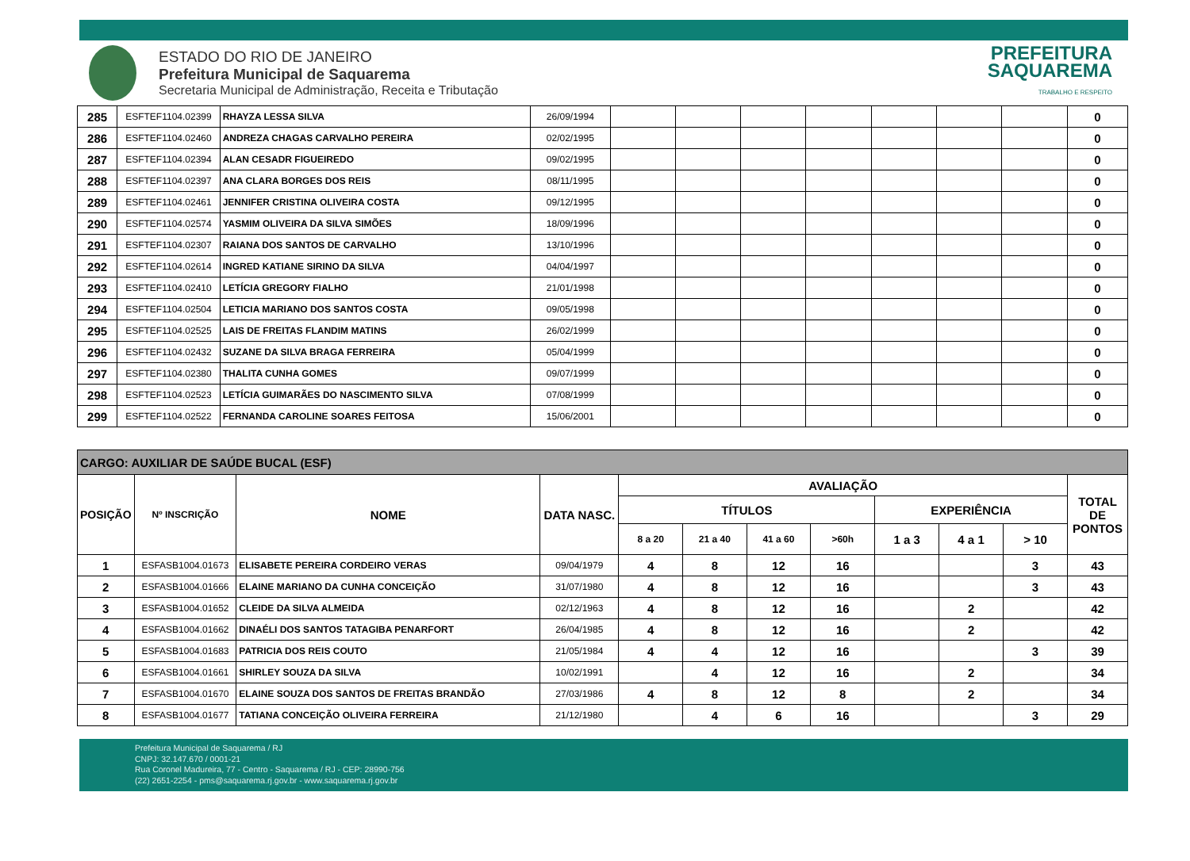ESTADO DO RIO DE JANEIRO
Prefeitura Municipal de Saquarema
Secretaria Municipal de Administração, Receita e Tributação
PREFEITURA
SAQUAREMA
TRABALHO E RESPEITO
| 285 | ESFTEF1104.02399 | RHAYZA LESSA SILVA | 26/09/1994 | | | | | | | | 0 |
| 286 | ESFTEF1104.02460 | ANDREZA CHAGAS CARVALHO PEREIRA | 02/02/1995 | | | | | | | | 0 |
| 287 | ESFTEF1104.02394 | ALAN CESADR FIGUEIREDO | 09/02/1995 | | | | | | | | 0 |
| 288 | ESFTEF1104.02397 | ANA CLARA BORGES DOS REIS | 08/11/1995 | | | | | | | | 0 |
| 289 | ESFTEF1104.02461 | JENNIFER CRISTINA OLIVEIRA COSTA | 09/12/1995 | | | | | | | | 0 |
| 290 | ESFTEF1104.02574 | YASMIM OLIVEIRA DA SILVA SIMÕES | 18/09/1996 | | | | | | | | 0 |
| 291 | ESFTEF1104.02307 | RAIANA DOS SANTOS DE CARVALHO | 13/10/1996 | | | | | | | | 0 |
| 292 | ESFTEF1104.02614 | INGRED KATIANE SIRINO DA SILVA | 04/04/1997 | | | | | | | | 0 |
| 293 | ESFTEF1104.02410 | LETÍCIA GREGORY FIALHO | 21/01/1998 | | | | | | | | 0 |
| 294 | ESFTEF1104.02504 | LETICIA MARIANO DOS SANTOS COSTA | 09/05/1998 | | | | | | | | 0 |
| 295 | ESFTEF1104.02525 | LAIS DE FREITAS FLANDIM MATINS | 26/02/1999 | | | | | | | | 0 |
| 296 | ESFTEF1104.02432 | SUZANE DA SILVA BRAGA FERREIRA | 05/04/1999 | | | | | | | | 0 |
| 297 | ESFTEF1104.02380 | THALITA CUNHA GOMES | 09/07/1999 | | | | | | | | 0 |
| 298 | ESFTEF1104.02523 | LETÍCIA GUIMARÃES DO NASCIMENTO SILVA | 07/08/1999 | | | | | | | | 0 |
| 299 | ESFTEF1104.02522 | FERNANDA CAROLINE SOARES FEITOSA | 15/06/2001 | | | | | | | | 0 |
| CARGO: AUXILIAR DE SAÚDE BUCAL (ESF) | | | | | | | | | | | |
| --- | --- | --- | --- | --- | --- | --- | --- | --- | --- | --- | --- |
| POSIÇÃO | Nº INSCRIÇÃO | NOME | DATA NASC. | AVALIAÇÃO | | | | | | | TOTAL DE PONTOS |
| | | | | TÍTULOS | | | | EXPERIÊNCIA | | | |
| | | | | 8 a 20 | 21 a 40 | 41 a 60 | >60h | 1 a 3 | 4 a 1 | > 10 | |
| 1 | ESFASB1004.01673 | ELISABETE PEREIRA CORDEIRO VERAS | 09/04/1979 | 4 | 8 | 12 | 16 | | | 3 | 43 |
| 2 | ESFASB1004.01666 | ELAINE MARIANO DA CUNHA CONCEIÇÃO | 31/07/1980 | 4 | 8 | 12 | 16 | | | 3 | 43 |
| 3 | ESFASB1004.01652 | CLEIDE DA SILVA ALMEIDA | 02/12/1963 | 4 | 8 | 12 | 16 | | 2 | | 42 |
| 4 | ESFASB1004.01662 | DINAÉLI DOS SANTOS TATAGIBA PENARFORT | 26/04/1985 | 4 | 8 | 12 | 16 | | 2 | | 42 |
| 5 | ESFASB1004.01683 | PATRICIA DOS REIS COUTO | 21/05/1984 | 4 | 4 | 12 | 16 | | | 3 | 39 |
| 6 | ESFASB1004.01661 | SHIRLEY SOUZA DA SILVA | 10/02/1991 | | 4 | 12 | 16 | | 2 | | 34 |
| 7 | ESFASB1004.01670 | ELAINE SOUZA DOS SANTOS DE FREITAS BRANDÃO | 27/03/1986 | 4 | 8 | 12 | 8 | | 2 | | 34 |
| 8 | ESFASB1004.01677 | TATIANA CONCEIÇÃO OLIVEIRA FERREIRA | 21/12/1980 | | 4 | 6 | 16 | | | 3 | 29 |
Prefeitura Municipal de Saquarema / RJ
CNPJ: 32.147.670 / 0001-21
Rua Coronel Madureira, 77 - Centro - Saquarema / RJ - CEP: 28990-756
(22) 2651-2254 - pms@saquarema.rj.gov.br - www.saquarema.rj.gov.br